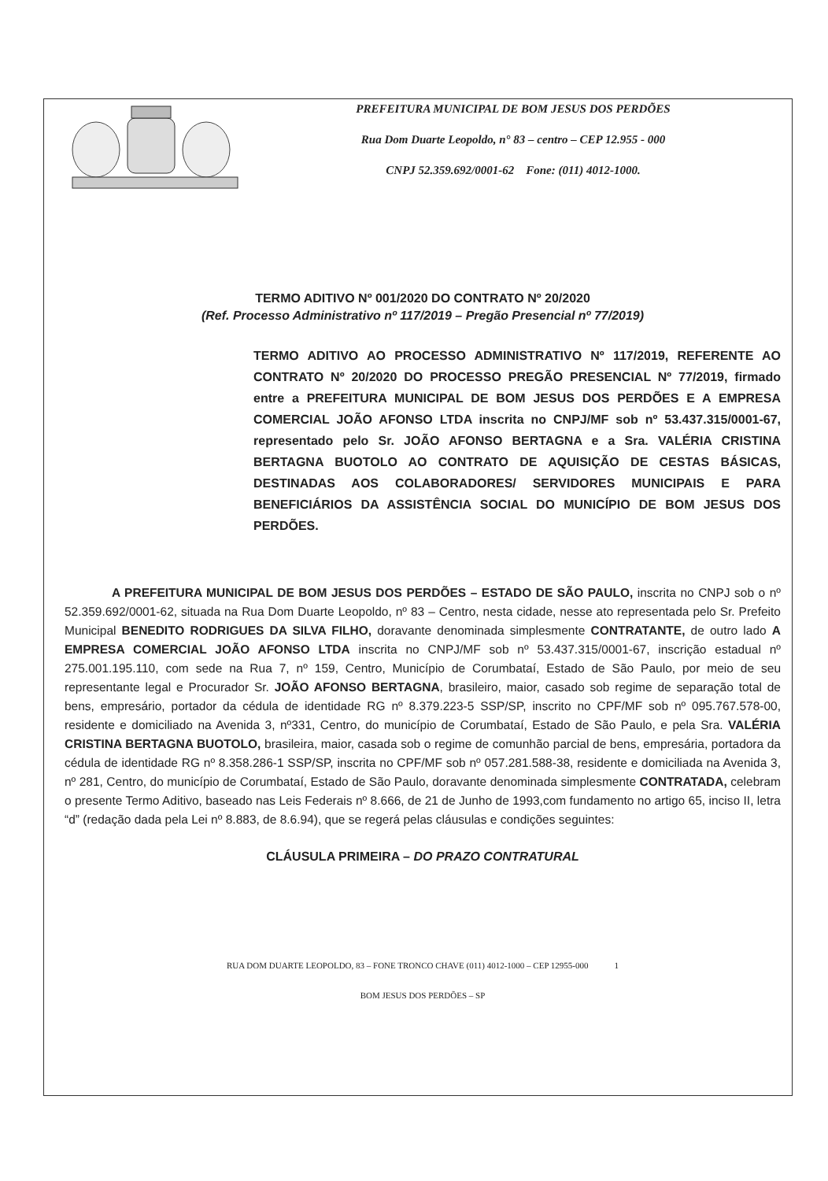PREFEITURA MUNICIPAL DE BOM JESUS DOS PERDÕES
Rua Dom Duarte Leopoldo, n° 83 – centro – CEP 12.955 - 000
CNPJ 52.359.692/0001-62 Fone: (011) 4012-1000.
TERMO ADITIVO Nº 001/2020 DO CONTRATO Nº 20/2020
(Ref. Processo Administrativo nº 117/2019 – Pregão Presencial nº 77/2019)
TERMO ADITIVO AO PROCESSO ADMINISTRATIVO Nº 117/2019, REFERENTE AO CONTRATO Nº 20/2020 DO PROCESSO PREGÃO PRESENCIAL Nº 77/2019, firmado entre a PREFEITURA MUNICIPAL DE BOM JESUS DOS PERDÕES E A EMPRESA COMERCIAL JOÃO AFONSO LTDA inscrita no CNPJ/MF sob nº 53.437.315/0001-67, representado pelo Sr. JOÃO AFONSO BERTAGNA e a Sra. VALÉRIA CRISTINA BERTAGNA BUOTOLO AO CONTRATO DE AQUISIÇÃO DE CESTAS BÁSICAS, DESTINADAS AOS COLABORADORES/ SERVIDORES MUNICIPAIS E PARA BENEFICIÁRIOS DA ASSISTÊNCIA SOCIAL DO MUNICÍPIO DE BOM JESUS DOS PERDÕES.
A PREFEITURA MUNICIPAL DE BOM JESUS DOS PERDÕES – ESTADO DE SÃO PAULO, inscrita no CNPJ sob o nº 52.359.692/0001-62, situada na Rua Dom Duarte Leopoldo, nº 83 – Centro, nesta cidade, nesse ato representada pelo Sr. Prefeito Municipal BENEDITO RODRIGUES DA SILVA FILHO, doravante denominada simplesmente CONTRATANTE, de outro lado A EMPRESA COMERCIAL JOÃO AFONSO LTDA inscrita no CNPJ/MF sob nº 53.437.315/0001-67, inscrição estadual nº 275.001.195.110, com sede na Rua 7, nº 159, Centro, Município de Corumbataí, Estado de São Paulo, por meio de seu representante legal e Procurador Sr. JOÃO AFONSO BERTAGNA, brasileiro, maior, casado sob regime de separação total de bens, empresário, portador da cédula de identidade RG nº 8.379.223-5 SSP/SP, inscrito no CPF/MF sob nº 095.767.578-00, residente e domiciliado na Avenida 3, nº331, Centro, do município de Corumbataí, Estado de São Paulo, e pela Sra. VALÉRIA CRISTINA BERTAGNA BUOTOLO, brasileira, maior, casada sob o regime de comunhão parcial de bens, empresária, portadora da cédula de identidade RG nº 8.358.286-1 SSP/SP, inscrita no CPF/MF sob nº 057.281.588-38, residente e domiciliada na Avenida 3, nº 281, Centro, do município de Corumbataí, Estado de São Paulo, doravante denominada simplesmente CONTRATADA, celebram o presente Termo Aditivo, baseado nas Leis Federais nº 8.666, de 21 de Junho de 1993,com fundamento no artigo 65, inciso II, letra “d” (redação dada pela Lei nº 8.883, de 8.6.94), que se regerá pelas cláusulas e condições seguintes:
CLÁUSULA PRIMEIRA – DO PRAZO CONTRATURAL
RUA DOM DUARTE LEOPOLDO, 83 – FONE TRONCO CHAVE (011) 4012-1000 – CEP 12955-000 1
BOM JESUS DOS PERDÕES – SP